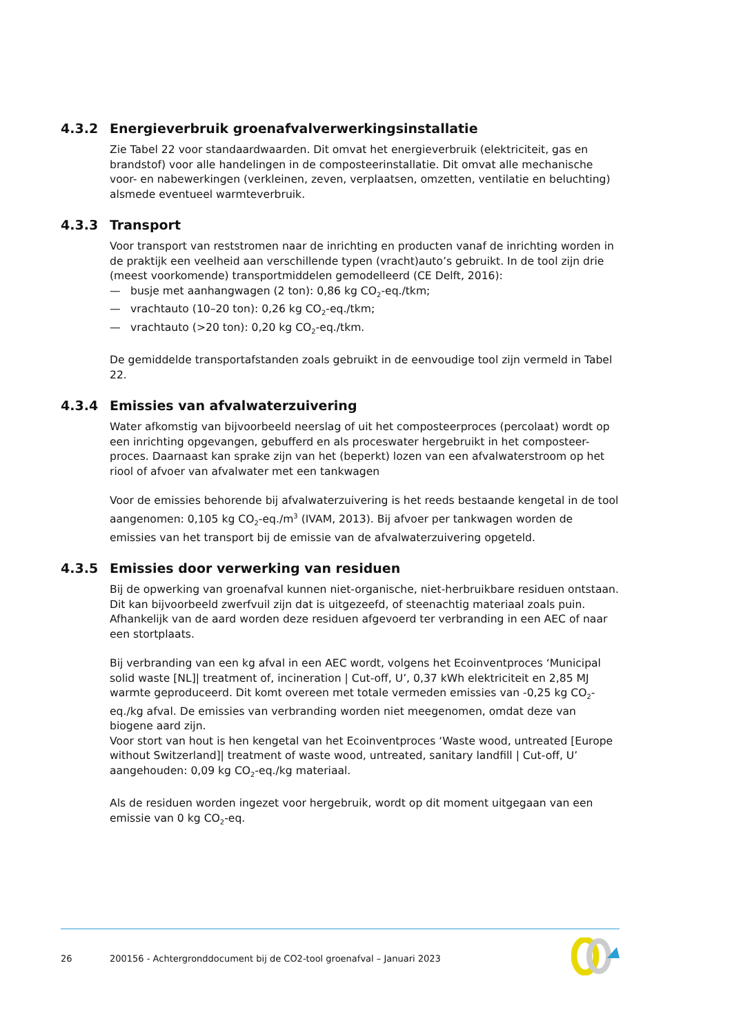4.3.2 Energieverbruik groenafvalverwerkingsinstallatie
Zie Tabel 22 voor standaardwaarden. Dit omvat het energieverbruik (elektriciteit, gas en brandstof) voor alle handelingen in de composteerinstallatie. Dit omvat alle mechanische voor- en nabewerkingen (verkleinen, zeven, verplaatsen, omzetten, ventilatie en beluchting) alsmede eventueel warmteverbruik.
4.3.3 Transport
Voor transport van reststromen naar de inrichting en producten vanaf de inrichting worden in de praktijk een veelheid aan verschillende typen (vracht)auto’s gebruikt. In de tool zijn drie (meest voorkomende) transportmiddelen gemodelleerd (CE Delft, 2016):
— busje met aanhangwagen (2 ton): 0,86 kg CO<sub>2</sub>-eq./tkm;
— vrachtauto (10–20 ton): 0,26 kg CO<sub>2</sub>-eq./tkm;
— vrachtauto (>20 ton): 0,20 kg CO<sub>2</sub>-eq./tkm.
De gemiddelde transportafstanden zoals gebruikt in de eenvoudige tool zijn vermeld in Tabel 22.
4.3.4 Emissies van afvalwaterzuivering
Water afkomstig van bijvoorbeeld neerslag of uit het composteerproces (percolaat) wordt op een inrichting opgevangen, gebufferd en als proceswater hergebruikt in het composteer-proces. Daarnaast kan sprake zijn van het (beperkt) lozen van een afvalwaterstroom op het riool of afvoer van afvalwater met een tankwagen
Voor de emissies behorende bij afvalwaterzuivering is het reeds bestaande kengetal in de tool aangenomen: 0,105 kg CO<sub>2</sub>-eq./m<sup>3</sup> (IVAM, 2013). Bij afvoer per tankwagen worden de emissies van het transport bij de emissie van de afvalwaterzuivering opgeteld.
4.3.5 Emissies door verwerking van residuen
Bij de opwerking van groenafval kunnen niet-organische, niet-herbruikbare residuen ontstaan. Dit kan bijvoorbeeld zwerfvuil zijn dat is uitgezeefd, of steenachtig materiaal zoals puin. Afhankelijk van de aard worden deze residuen afgevoerd ter verbranding in een AEC of naar een stortplaats.
Bij verbranding van een kg afval in een AEC wordt, volgens het Ecoinventproces ‘Municipal solid waste [NL]| treatment of, incineration | Cut-off, U’, 0,37 kWh elektriciteit en 2,85 MJ warmte geproduceerd. Dit komt overeen met totale vermeden emissies van -0,25 kg CO<sub>2</sub>-eq./kg afval. De emissies van verbranding worden niet meegenomen, omdat deze van biogene aard zijn.
Voor stort van hout is hen kengetal van het Ecoinventproces ‘Waste wood, untreated [Europe without Switzerland]| treatment of waste wood, untreated, sanitary landfill | Cut-off, U’ aangehouden: 0,09 kg CO<sub>2</sub>-eq./kg materiaal.
Als de residuen worden ingezet voor hergebruik, wordt op dit moment uitgegaan van een emissie van 0 kg CO<sub>2</sub>-eq.
26 200156 - Achtergronddocument bij de CO2-tool groenafval – Januari 2023